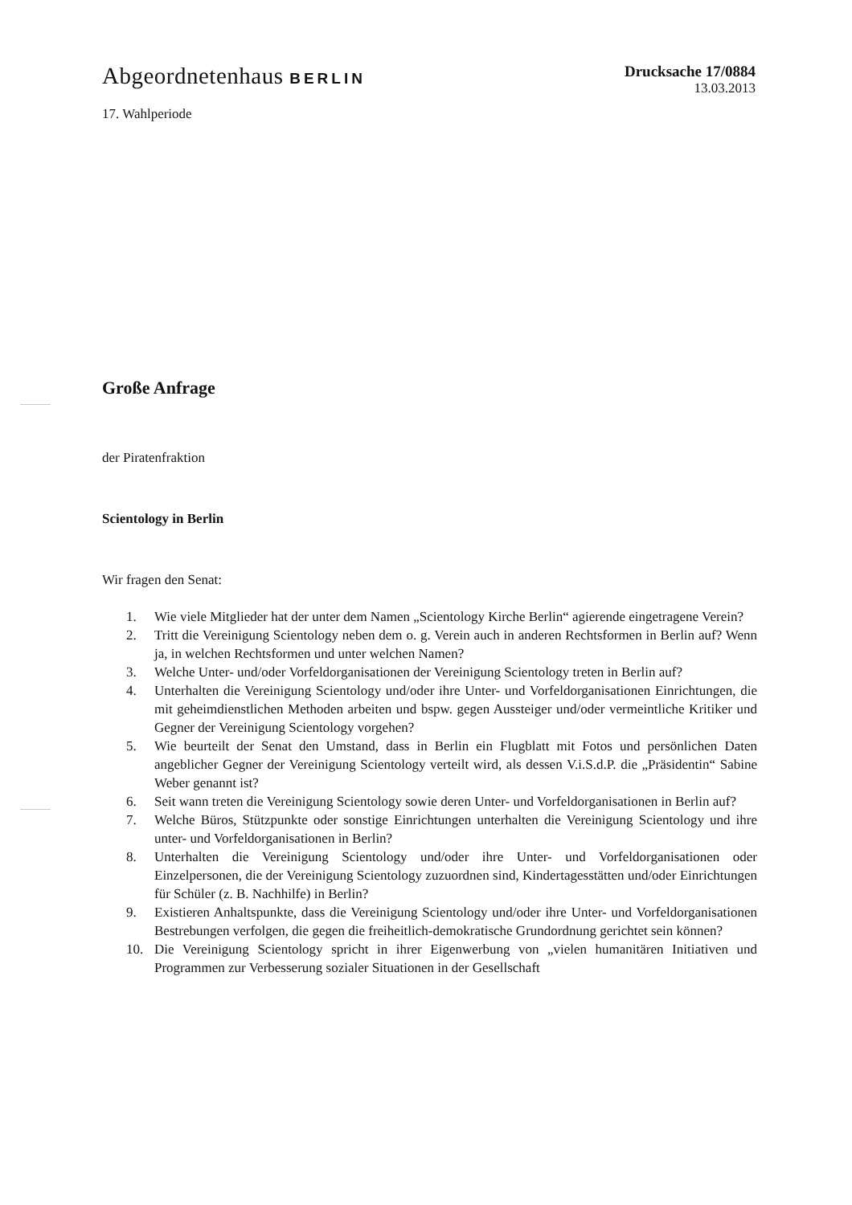Abgeordnetenhaus BERLIN Drucksache 17/0884
13.03.2013
17. Wahlperiode
Große Anfrage
der Piratenfraktion
Scientology in Berlin
Wir fragen den Senat:
1. Wie viele Mitglieder hat der unter dem Namen „Scientology Kirche Berlin“ agierende eingetragene Verein?
2. Tritt die Vereinigung Scientology neben dem o. g. Verein auch in anderen Rechts­formen in Berlin auf? Wenn ja, in welchen Rechtsformen und unter welchen Namen?
3. Welche Unter- und/oder Vorfeldorganisationen der Vereinigung Scientology treten in Berlin auf?
4. Unterhalten die Vereinigung Scientology und/oder ihre Unter- und Vorfeld­organisationen Einrichtungen, die mit geheimdienstlichen Methoden arbeiten und bspw. gegen Aussteiger und/oder vermeintliche Kritiker und Gegner der Vereinigung Scientology vorgehen?
5. Wie beurteilt der Senat den Umstand, dass in Berlin ein Flugblatt mit Fotos und persönlichen Daten angeblicher Gegner der Vereinigung Scientology verteilt wird, als dessen V.i.S.d.P. die „Präsidentin“ Sabine Weber genannt ist?
6. Seit wann treten die Vereinigung Scientology sowie deren Unter- und Vorfeld­organisationen in Berlin auf?
7. Welche Büros, Stützpunkte oder sonstige Einrichtungen unterhalten die Vereinigung Scientology und ihre unter- und Vorfeldorganisationen in Berlin?
8. Unterhalten die Vereinigung Scientology und/oder ihre Unter- und Vorfeld­organisationen oder Einzelpersonen, die der Vereinigung Scientology zuzuordnen sind, Kindertagesstätten und/oder Einrichtungen für Schüler (z. B. Nachhilfe) in Berlin?
9. Existieren Anhaltspunkte, dass die Vereinigung Scientology und/oder ihre Unter- und Vorfeldorganisationen Bestrebungen verfolgen, die gegen die freiheitlich-demokratische Grundordnung gerichtet sein können?
10. Die Vereinigung Scientology spricht in ihrer Eigenwerbung von „vielen humanitären Initiativen und Programmen zur Verbesserung sozialer Situationen in der Gesellschaft